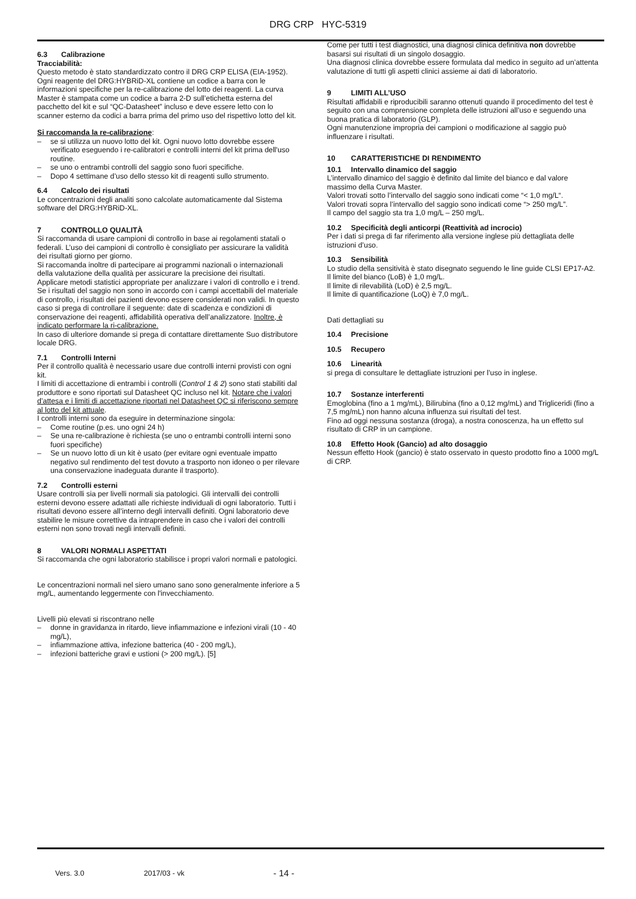DRG CRP HYC-5319
6.3 Calibrazione
Tracciabilità:
Questo metodo è stato standardizzato contro il DRG CRP ELISA (EIA-1952).
Ogni reagente del DRG:HYBRiD-XL contiene un codice a barra con le informazioni specifiche per la re-calibrazione del lotto dei reagenti. La curva Master è stampata come un codice a barra 2-D sull’etichetta esterna del pacchetto del kit e sul “QC-Datasheet” incluso e deve essere letto con lo scanner esterno da codici a barra prima del primo uso del rispettivo lotto del kit.
Si raccomanda la re-calibrazione:
– se si utilizza un nuovo lotto del kit. Ogni nuovo lotto dovrebbe essere verificato eseguendo i re-calibratori e controlli interni del kit prima dell'uso routine.
– se uno o entrambi controlli del saggio sono fuori specifiche.
– Dopo 4 settimane d’uso dello stesso kit di reagenti sullo strumento.
6.4 Calcolo dei risultati
Le concentrazioni degli analiti sono calcolate automaticamente dal Sistema software del DRG:HYBRiD-XL.
7 CONTROLLO QUALITÀ
Si raccomanda di usare campioni di controllo in base ai regolamenti statali o federali. L’uso dei campioni di controllo è consigliato per assicurare la validità dei risultati giorno per giorno.
Si raccomanda inoltre di partecipare ai programmi nazionali o internazionali della valutazione della qualità per assicurare la precisione dei risultati.
Applicare metodi statistici appropriate per analizzare i valori di controllo e i trend. Se i risultati del saggio non sono in accordo con i campi accettabili del materiale di controllo, i risultati dei pazienti devono essere considerati non validi. In questo caso si prega di controllare il seguente: date di scadenza e condizioni di conservazione dei reagenti, affidabilità operativa dell’analizzatore. Inoltre, è indicato performare la ri-calibrazione.
In caso di ulteriore domande si prega di contattare direttamente Suo distributore locale DRG.
7.1 Controlli Interni
Per il controllo qualità è necessario usare due controlli interni provisti con ogni kit.
I limiti di accettazione di entrambi i controlli (Control 1 & 2) sono stati stabiliti dal produttore e sono riportati sul Datasheet QC incluso nel kit. Notare che i valori d’attesa e i limiti di accettazione riportati nel Datasheet QC si riferiscono sempre al lotto del kit attuale.
I controlli interni sono da eseguire in determinazione singola:
– Come routine (p.es. uno ogni 24 h)
– Se una re-calibrazione è richiesta (se uno o entrambi controlli interni sono fuori specifiche)
– Se un nuovo lotto di un kit è usato (per evitare ogni eventuale impatto negativo sul rendimento del test dovuto a trasporto non idoneo o per rilevare una conservazione inadeguata durante il trasporto).
7.2 Controlli esterni
Usare controlli sia per livelli normali sia patologici. Gli intervalli dei controlli esterni devono essere adattati alle richieste individuali di ogni laboratorio. Tutti i risultati devono essere all’interno degli intervalli definiti. Ogni laboratorio deve stabilire le misure correttive da intraprendere in caso che i valori dei controlli esterni non sono trovati negli intervalli definiti.
8 VALORI NORMALI ASPETTATI
Si raccomanda che ogni laboratorio stabilisce i propri valori normali e patologici.
Le concentrazioni normali nel siero umano sano sono generalmente inferiore a 5 mg/L, aumentando leggermente con l'invecchiamento.
Livelli più elevati si riscontrano nelle
– donne in gravidanza in ritardo, lieve infiammazione e infezioni virali (10 - 40 mg/L),
– infiammazione attiva, infezione batterica (40 - 200 mg/L),
– infezioni batteriche gravi e ustioni (> 200 mg/L). [5]
Come per tutti i test diagnostici, una diagnosi clinica definitiva non dovrebbe basarsi sui risultati di un singolo dosaggio.
Una diagnosi clinica dovrebbe essere formulata dal medico in seguito ad un’attenta valutazione di tutti gli aspetti clinici assieme ai dati di laboratorio.
9 LIMITI ALL’USO
Risultati affidabili e riproducibili saranno ottenuti quando il procedimento del test è seguito con una comprensione completa delle istruzioni all’uso e seguendo una buona pratica di laboratorio (GLP).
Ogni manutenzione impropria dei campioni o modificazione al saggio può influenzare i risultati.
10 CARATTERISTICHE DI RENDIMENTO
10.1 Intervallo dinamico del saggio
L’intervallo dinamico del saggio è definito dal limite del bianco e dal valore massimo della Curva Master.
Valori trovati sotto l’intervallo del saggio sono indicati come “< 1,0 mg/L“.
Valori trovati sopra l’intervallo del saggio sono indicati come “> 250 mg/L”.
Il campo del saggio sta tra 1,0 mg/L – 250 mg/L.
10.2 Specificità degli anticorpi (Reattività ad incrocio)
Per i dati si prega di far riferimento alla versione inglese più dettagliata delle istruzioni d’uso.
10.3 Sensibilità
Lo studio della sensitività è stato disegnato seguendo le line guide CLSI EP17-A2.
Il limite del bianco (LoB) è 1,0 mg/L.
Il limite di rilevabilità (LoD) è 2,5 mg/L.
Il limite di quantificazione (LoQ) è 7,0 mg/L.
Dati dettagliati su
10.4 Precisione
10.5 Recupero
10.6 Linearità
si prega di consultare le dettagliate istruzioni per l’uso in inglese.
10.7 Sostanze interferenti
Emoglobina (fino a 1 mg/mL), Bilirubina (fino a 0,12 mg/mL) and Trigliceridi (fino a 7,5 mg/mL) non hanno alcuna influenza sui risultati del test.
Fino ad oggi nessuna sostanza (droga), a nostra conoscenza, ha un effetto sul risultato di CRP in un campione.
10.8 Effetto Hook (Gancio) ad alto dosaggio
Nessun effetto Hook (gancio) è stato osservato in questo prodotto fino a 1000 mg/L di CRP.
Vers. 3.0 2017/03 - vk - 14 -